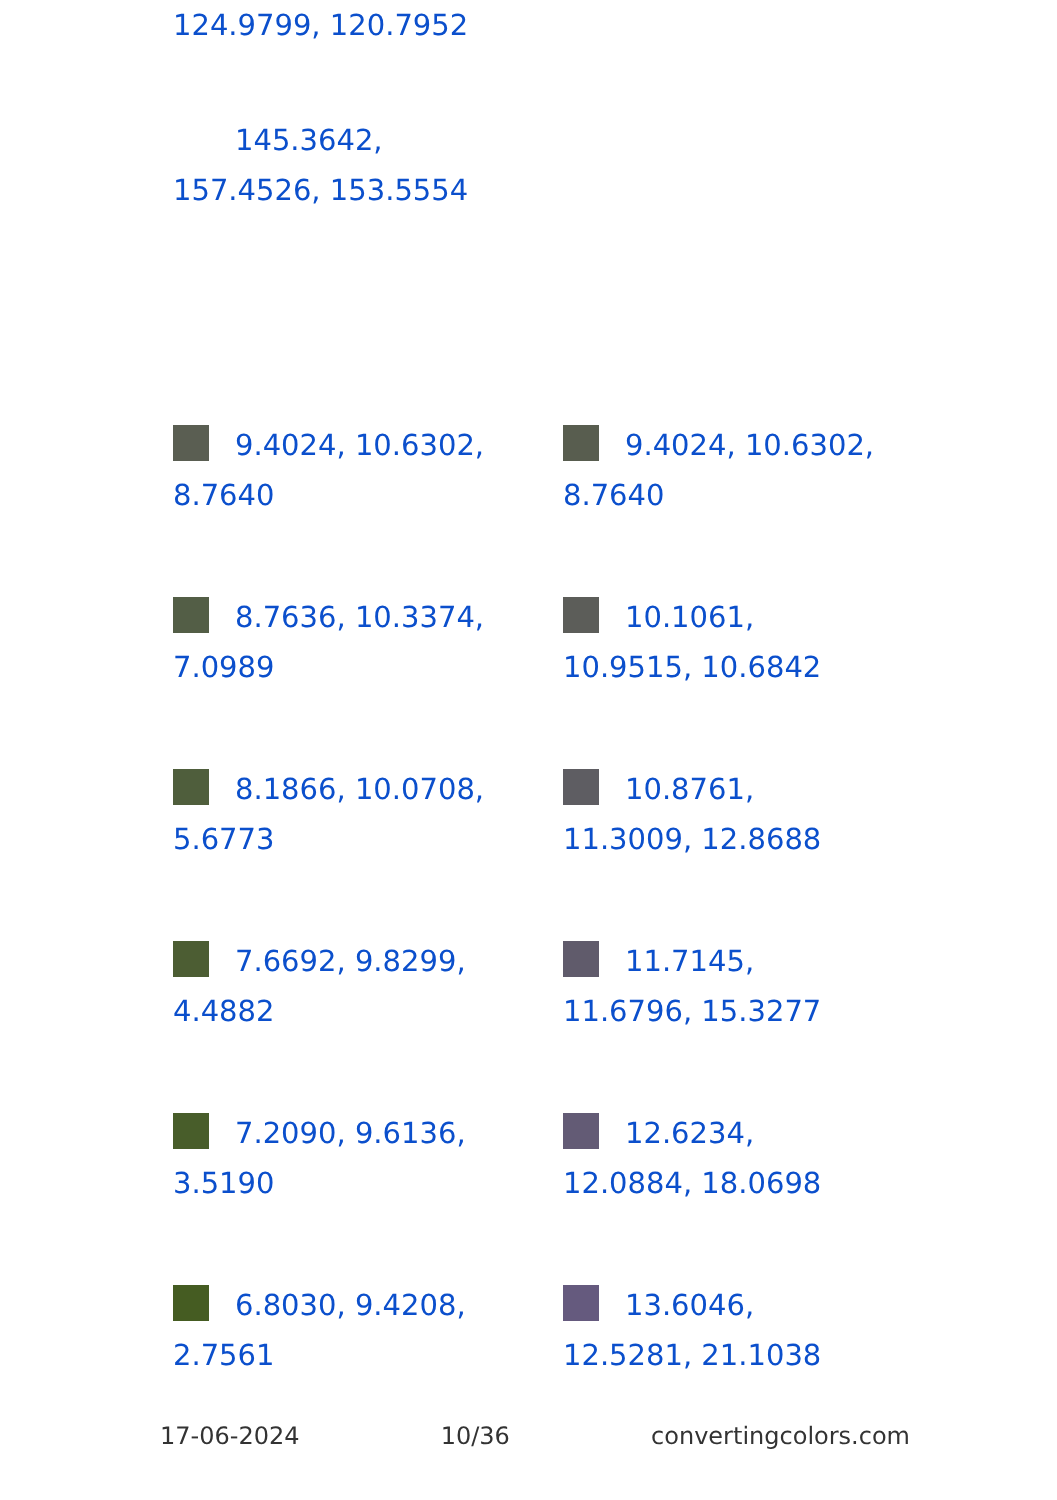124.9799, 120.7952
145.3642,
157.4526, 153.5554
9.4024, 10.6302, 8.7640
9.4024, 10.6302, 8.7640
8.7636, 10.3374, 7.0989
10.1061, 10.9515, 10.6842
8.1866, 10.0708, 5.6773
10.8761, 11.3009, 12.8688
7.6692, 9.8299, 4.4882
11.7145, 11.6796, 15.3277
7.2090, 9.6136, 3.5190
12.6234, 12.0884, 18.0698
6.8030, 9.4208, 2.7561
13.6046, 12.5281, 21.1038
17-06-2024 10/36 convertingcolors.com